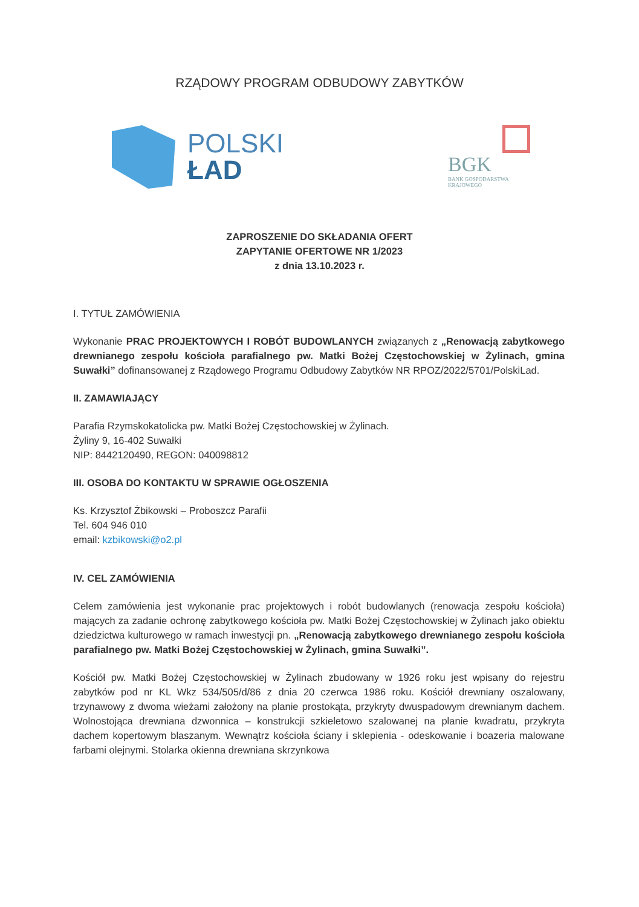RZĄDOWY PROGRAM ODBUDOWY ZABYTKÓW
POLSKI
ŁAD
BGK
BANK GOSPODARSTWA
KRAJOWEGO
ZAPROSZENIE DO SKŁADANIA OFERT
ZAPYTANIE OFERTOWE NR 1/2023
z dnia 13.10.2023 r.
I. TYTUŁ ZAMÓWIENIA
Wykonanie PRAC PROJEKTOWYCH I ROBÓT BUDOWLANYCH związanych z „Renowacją zabytkowego drewnianego zespołu kościoła parafialnego pw. Matki Bożej Częstochowskiej w Żylinach, gmina Suwałki” dofinansowanej z Rządowego Programu Odbudowy Zabytków NR RPOZ/2022/5701/PolskiLad.
II. ZAMAWIAJĄCY
Parafia Rzymskokatolicka pw. Matki Bożej Częstochowskiej w Żylinach.
Żyliny 9, 16-402 Suwałki
NIP: 8442120490, REGON: 040098812
III. OSOBA DO KONTAKTU W SPRAWIE OGŁOSZENIA
Ks. Krzysztof Żbikowski – Proboszcz Parafii
Tel. 604 946 010
email: kzbikowski@o2.pl
IV. CEL ZAMÓWIENIA
Celem zamówienia jest wykonanie prac projektowych i robót budowlanych (renowacja zespołu kościoła) mających za zadanie ochronę zabytkowego kościoła pw. Matki Bożej Częstochowskiej w Żylinach jako obiektu dziedzictwa kulturowego w ramach inwestycji pn. „Renowacją zabytkowego drewnianego zespołu kościoła parafialnego pw. Matki Bożej Częstochowskiej w Żylinach, gmina Suwałki”.
Kościół pw. Matki Bożej Częstochowskiej w Żylinach zbudowany w 1926 roku jest wpisany do rejestru zabytków pod nr KL Wkz 534/505/d/86 z dnia 20 czerwca 1986 roku. Kościół drewniany oszalowany, trzynawowy z dwoma wieżami założony na planie prostokąta, przykryty dwuspadowym drewnianym dachem. Wolnostojąca drewniana dzwonnica – konstrukcji szkieletowo szalowanej na planie kwadratu, przykryta dachem kopertowym blaszanym. Wewnątrz kościoła ściany i sklepienia - odeskowanie i boazeria malowane farbami olejnymi. Stolarka okienna drewniana skrzynkowa